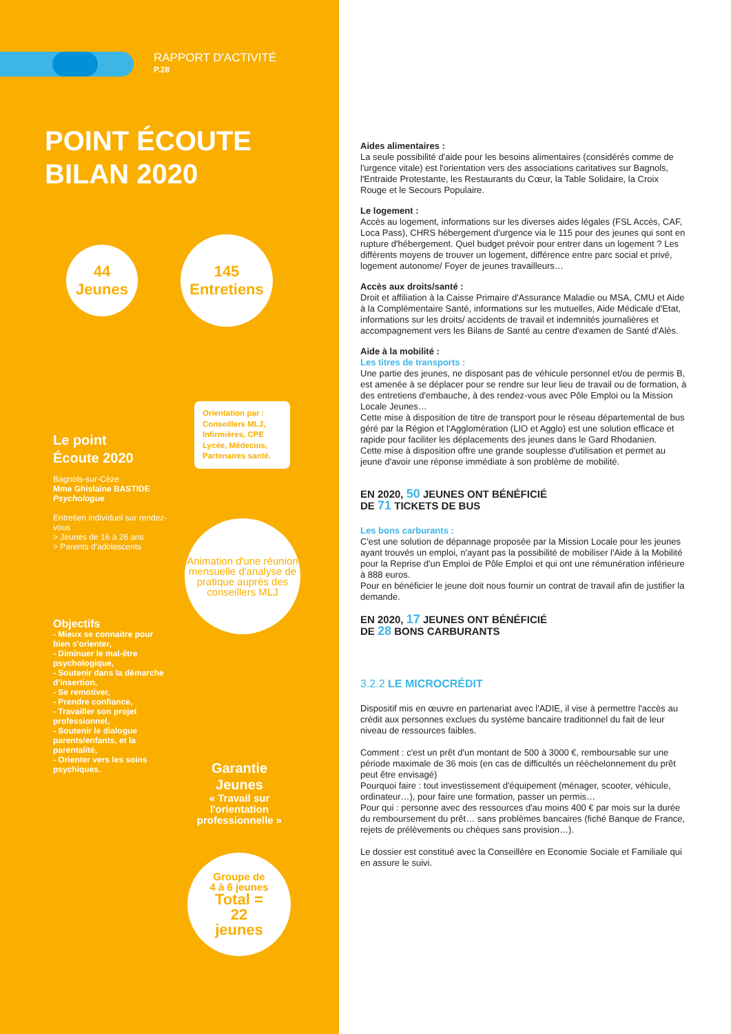RAPPORT D'ACTIVITÉ
P.28
POINT ÉCOUTE
BILAN 2020
44
Jeunes
145
Entretiens
Orientation par :
Conseillers MLJ, Infirmières, CPE Lycée, Médecins, Partenaires santé.
Le point
Écoute 2020
Bagnols-sur-Cèze
Mme Ghislaine BASTIDE
Psychologue
Entretien individuel sur rendez-vous
> Jeunes de 16 à 26 ans
> Parents d'adolescents
Animation d'une réunion mensuelle d'analyse de pratique auprès des conseillers MLJ
Objectifs
- Mieux se connaitre pour bien s'orienter,
- Diminuer le mal-être psychologique,
- Soutenir dans la démarche d'insertion,
- Se remotiver,
- Prendre confiance,
- Travailler son projet professionnel,
- Soutenir le dialogue parents/enfants, et la parentalité,
- Orienter vers les soins psychiques.
Garantie
Jeunes
« Travail sur l'orientation professionnelle »
Groupe de
4 à 6 jeunes
Total =
22
jeunes
Aides alimentaires :
La seule possibilité d'aide pour les besoins alimentaires (considérés comme de l'urgence vitale) est l'orientation vers des associations caritatives sur Bagnols, l'Entraide Protestante, les Restaurants du Cœur, la Table Solidaire, la Croix Rouge et le Secours Populaire.
Le logement :
Accès au logement, informations sur les diverses aides légales (FSL Accès, CAF, Loca Pass), CHRS hébergement d'urgence via le 115 pour des jeunes qui sont en rupture d'hébergement. Quel budget prévoir pour entrer dans un logement ? Les différents moyens de trouver un logement, différence entre parc social et privé, logement autonome/ Foyer de jeunes travailleurs…
Accès aux droits/santé :
Droit et affiliation à la Caisse Primaire d'Assurance Maladie ou MSA, CMU et Aide à la Complémentaire Santé, informations sur les mutuelles, Aide Médicale d'Etat, informations sur les droits/ accidents de travail et indemnités journalières et accompagnement vers les Bilans de Santé au centre d'examen de Santé d'Alès.
Aide à la mobilité :
Les titres de transports :
Une partie des jeunes, ne disposant pas de véhicule personnel et/ou de permis B, est amenée à se déplacer pour se rendre sur leur lieu de travail ou de formation, à des entretiens d'embauche, à des rendez-vous avec Pôle Emploi ou la Mission Locale Jeunes…
Cette mise à disposition de titre de transport pour le réseau départemental de bus géré par la Région et l'Agglomération (LIO et Agglo) est une solution efficace et rapide pour faciliter les déplacements des jeunes dans le Gard Rhodanien.
Cette mise à disposition offre une grande souplesse d'utilisation et permet au jeune d'avoir une réponse immédiate à son problème de mobilité.
EN 2020, 50 JEUNES ONT BÉNÉFICIÉ
DE 71 TICKETS DE BUS
Les bons carburants :
C'est une solution de dépannage proposée par la Mission Locale pour les jeunes ayant trouvés un emploi, n'ayant pas la possibilité de mobiliser l'Aide à la Mobilité pour la Reprise d'un Emploi de Pôle Emploi et qui ont une rémunération inférieure à 888 euros.
Pour en bénéficier le jeune doit nous fournir un contrat de travail afin de justifier la demande.
EN 2020, 17 JEUNES ONT BÉNÉFICIÉ
DE 28 BONS CARBURANTS
3.2.2 LE MICROCRÉDIT
Dispositif mis en œuvre en partenariat avec l'ADIE, il vise à permettre l'accès au crédit aux personnes exclues du système bancaire traditionnel du fait de leur niveau de ressources faibles.
Comment : c'est un prêt d'un montant de 500 à 3000 €, remboursable sur une période maximale de 36 mois (en cas de difficultés un rééchelonnement du prêt peut être envisagé)
Pourquoi faire : tout investissement d'équipement (ménager, scooter, véhicule, ordinateur…), pour faire une formation, passer un permis…
Pour qui : personne avec des ressources d'au moins 400 € par mois sur la durée du remboursement du prêt… sans problèmes bancaires (fiché Banque de France, rejets de prélèvements ou chèques sans provision…).
Le dossier est constitué avec la Conseillère en Economie Sociale et Familiale qui en assure le suivi.